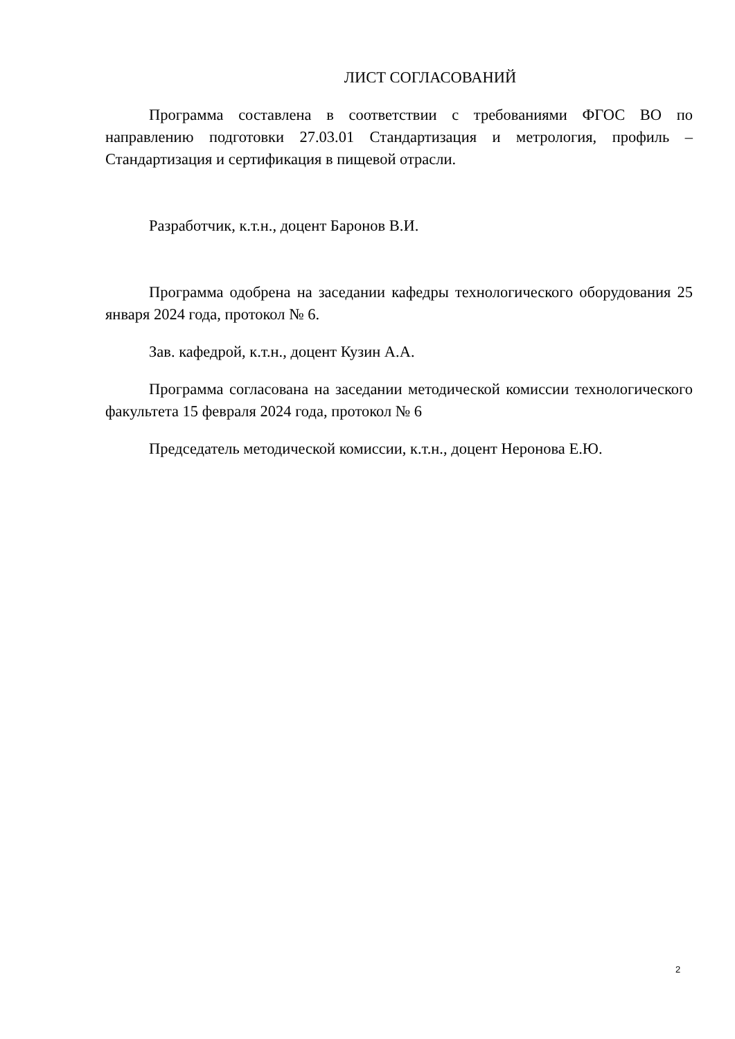ЛИСТ СОГЛАСОВАНИЙ
Программа составлена в соответствии с требованиями ФГОС ВО по направлению подготовки 27.03.01 Стандартизация и метрология, профиль – Стандартизация и сертификация в пищевой отрасли.
Разработчик, к.т.н., доцент Баронов В.И.
Программа одобрена на заседании кафедры технологического оборудования 25 января 2024 года, протокол № 6.
Зав. кафедрой, к.т.н., доцент Кузин А.А.
Программа согласована на заседании методической комиссии технологического факультета 15 февраля 2024 года, протокол № 6
Председатель методической комиссии, к.т.н., доцент Неронова Е.Ю.
2